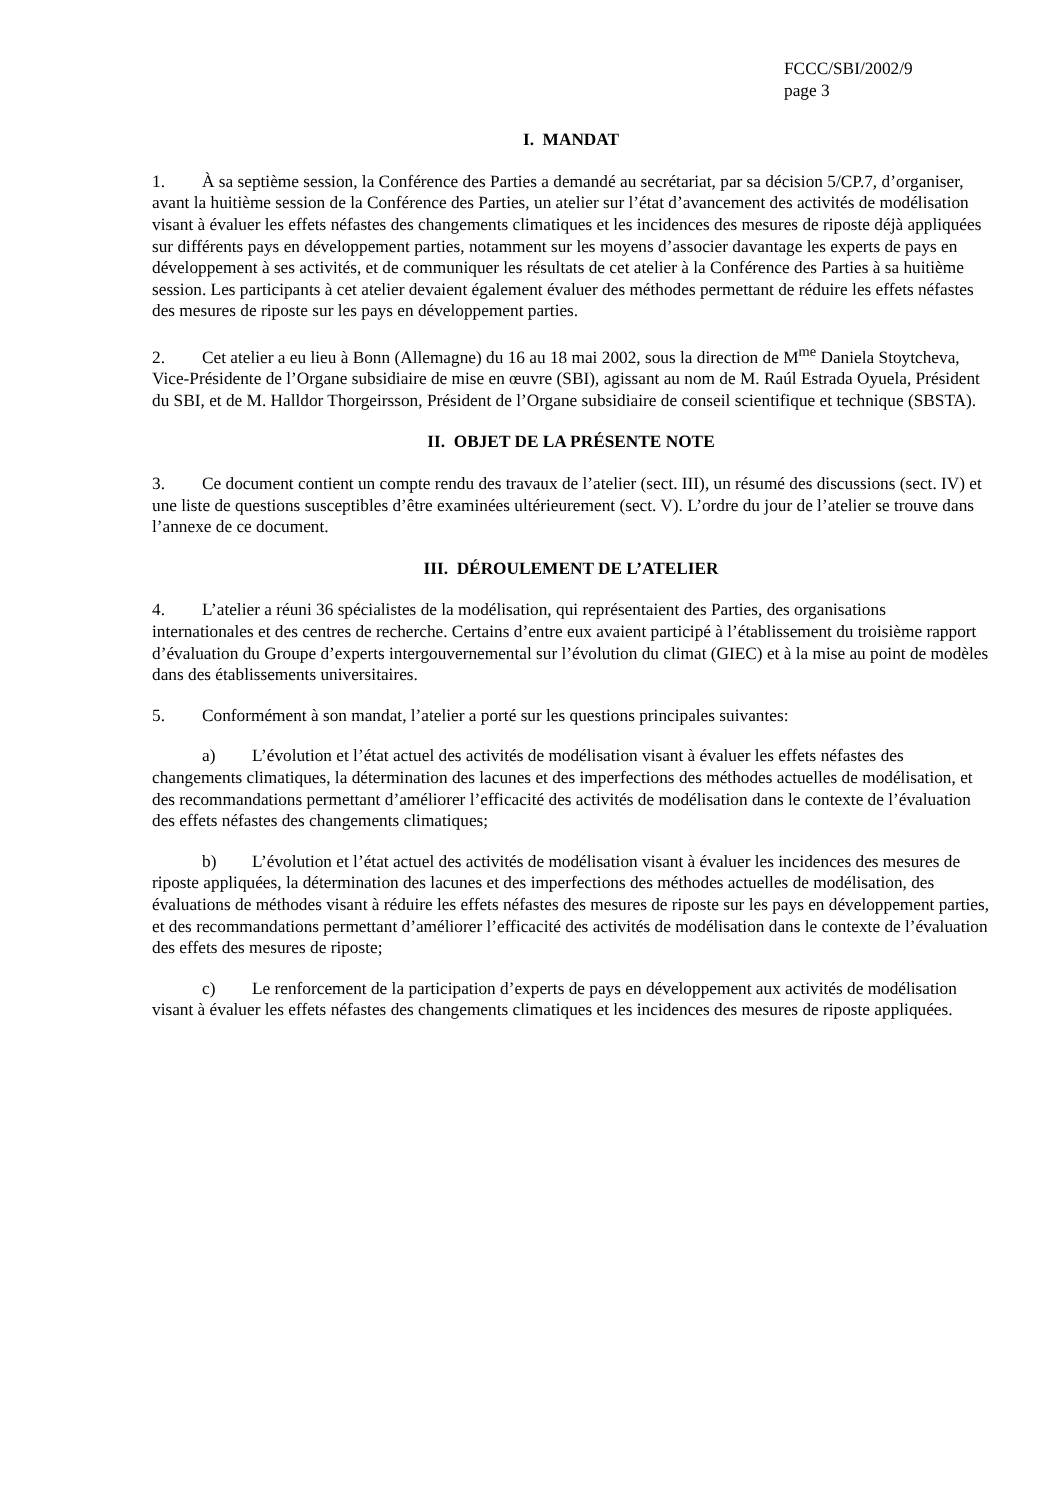FCCC/SBI/2002/9
page 3
I. MANDAT
1. À sa septième session, la Conférence des Parties a demandé au secrétariat, par sa décision 5/CP.7, d’organiser, avant la huitième session de la Conférence des Parties, un atelier sur l’état d’avancement des activités de modélisation visant à évaluer les effets néfastes des changements climatiques et les incidences des mesures de riposte déjà appliquées sur différents pays en développement parties, notamment sur les moyens d’associer davantage les experts de pays en développement à ses activités, et de communiquer les résultats de cet atelier à la Conférence des Parties à sa huitième session. Les participants à cet atelier devaient également évaluer des méthodes permettant de réduire les effets néfastes des mesures de riposte sur les pays en développement parties.
2. Cet atelier a eu lieu à Bonn (Allemagne) du 16 au 18 mai 2002, sous la direction de M<sup>me</sup> Daniela Stoytcheva, Vice-Présidente de l’Organe subsidiaire de mise en œuvre (SBI), agissant au nom de M. Raúl Estrada Oyuela, Président du SBI, et de M. Halldor Thorgeirsson, Président de l’Organe subsidiaire de conseil scientifique et technique (SBSTA).
II. OBJET DE LA PRÉSENTE NOTE
3. Ce document contient un compte rendu des travaux de l’atelier (sect. III), un résumé des discussions (sect. IV) et une liste de questions susceptibles d’être examinées ultérieurement (sect. V). L’ordre du jour de l’atelier se trouve dans l’annexe de ce document.
III. DÉROULEMENT DE L’ATELIER
4. L’atelier a réuni 36 spécialistes de la modélisation, qui représentaient des Parties, des organisations internationales et des centres de recherche. Certains d’entre eux avaient participé à l’établissement du troisième rapport d’évaluation du Groupe d’experts intergouvernemental sur l’évolution du climat (GIEC) et à la mise au point de modèles dans des établissements universitaires.
5. Conformément à son mandat, l’atelier a porté sur les questions principales suivantes:
a) L’évolution et l’état actuel des activités de modélisation visant à évaluer les effets néfastes des changements climatiques, la détermination des lacunes et des imperfections des méthodes actuelles de modélisation, et des recommandations permettant d’améliorer l’efficacité des activités de modélisation dans le contexte de l’évaluation des effets néfastes des changements climatiques;
b) L’évolution et l’état actuel des activités de modélisation visant à évaluer les incidences des mesures de riposte appliquées, la détermination des lacunes et des imperfections des méthodes actuelles de modélisation, des évaluations de méthodes visant à réduire les effets néfastes des mesures de riposte sur les pays en développement parties, et des recommandations permettant d’améliorer l’efficacité des activités de modélisation dans le contexte de l’évaluation des effets des mesures de riposte;
c) Le renforcement de la participation d’experts de pays en développement aux activités de modélisation visant à évaluer les effets néfastes des changements climatiques et les incidences des mesures de riposte appliquées.